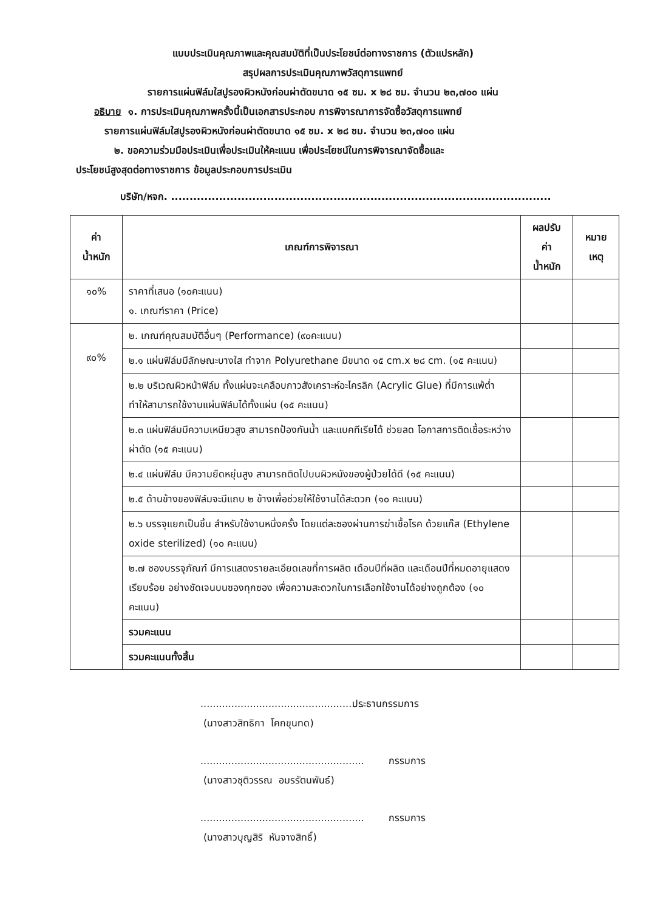แบบประเมินคุณภาพและคุณสมบัติที่เป็นประโยชน์ต่อทางราชการ (ตัวแปรหลัก)
สรุปผลการประเมินคุณภาพวัสดุการแพทย์
รายการแผ่นฟิล์มใสปูรองผิวหนังก่อนผ่าตัดขนาด ๑๕ ซม. x ๒๘ ซม. จำนวน ๒๓,๗๐๐ แผ่น
อธิบาย ๑. การประเมินคุณภาพครั้งนี้เป็นเอกสารประกอบ การพิจารณาการจัดซื้อวัสดุการแพทย์
รายการแผ่นฟิล์มใสปูรองผิวหนังก่อนผ่าตัดขนาด ๑๕ ซม. x ๒๘ ซม. จำนวน ๒๓,๗๐๐ แผ่น
๒. ขอความร่วมมือประเมินเพื่อประเมินให้คะแนน เพื่อประโยชน์ในการพิจารณาจัดซื้อและ
ประโยชน์สูงสุดต่อทางราชการ ข้อมูลประกอบการประเมิน
บริษัท/หจก. .......................................................................................................
| ค่า น้ำหนัก | เกณฑ์การพิจารณา | ผลปรับ ค่า น้ำหนัก | หมาย เหตุ |
| --- | --- | --- | --- |
| ๑๐% | ราคาที่เสนอ (๑๐คะแนน) ๑. เกณฑ์ราคา (Price) | | |
| ๙๐% | ๒. เกณฑ์คุณสมบัติอื่นๆ (Performance) (๙๐คะแนน) | | |
| | ๒.๑ แผ่นฟิล์มมีลักษณะบางใส ทำจาก Polyurethane มีขนาด ๑๕ cm.x ๒๘ cm. (๑๕ คะแนน) | | |
| | ๒.๒ บริเวณผิวหน้าฟิล์ม ทั้งแผ่นจะเคลือบกาวสังเคราะห์อะไครลิก (Acrylic Glue) ที่มีการแพ้ต่ำ ทำให้สามารถใช้งานแผ่นฟิล์มได้ทั้งแผ่น (๑๕ คะแนน) | | |
| | ๒.๓ แผ่นฟิล์มมีความเหนียวสูง สามารถป้องกันน้ำ และแบคทีเรียได้ ช่วยลด โอกาสการติดเชื้อระหว่างผ่าตัด (๑๕ คะแนน) | | |
| | ๒.๔ แผ่นฟิล์ม มีความยืดหยุ่นสูง สามารถติดไปบนผิวหนังของผู้ป่วยได้ดี (๑๕ คะแนน) | | |
| | ๒.๕ ด้านข้างของฟิล์มจะมีแถบ ๒ ข้างเพื่อช่วยให้ใช้งานได้สะดวก (๑๐ คะแนน) | | |
| | ๒.๖ บรรจุแยกเป็นชิ้น สำหรับใช้งานหนึ่งครั้ง โดยแต่ละซองผ่านการฆ่าเชื้อโรค ด้วยแก๊ส (Ethylene oxide sterilized) (๑๐ คะแนน) | | |
| | ๒.๗ ซองบรรจุภัณฑ์ มีการแสดงรายละเอียดเลขที่การผลิต เดือนปีที่ผลิต และเดือนปีที่หมดอายุแสดงเรียบร้อย อย่างชัดเจนบนซองทุกซอง เพื่อความสะดวกในการเลือกใช้งานได้อย่างถูกต้อง (๑๐ คะแนน) | | |
| | รวมคะแนน | | |
| | รวมคะแนนทั้งสิ้น | | |
..................................................... ประธานกรรมการ
(นางสาวสิทธิกา โคกขุนทด)
..................................................... กรรมการ
(นางสาวชุติวรรณ อมรรัตนพันธ์)
..................................................... กรรมการ
(นางสาวบุญสิริ หันจางสิทธิ์)